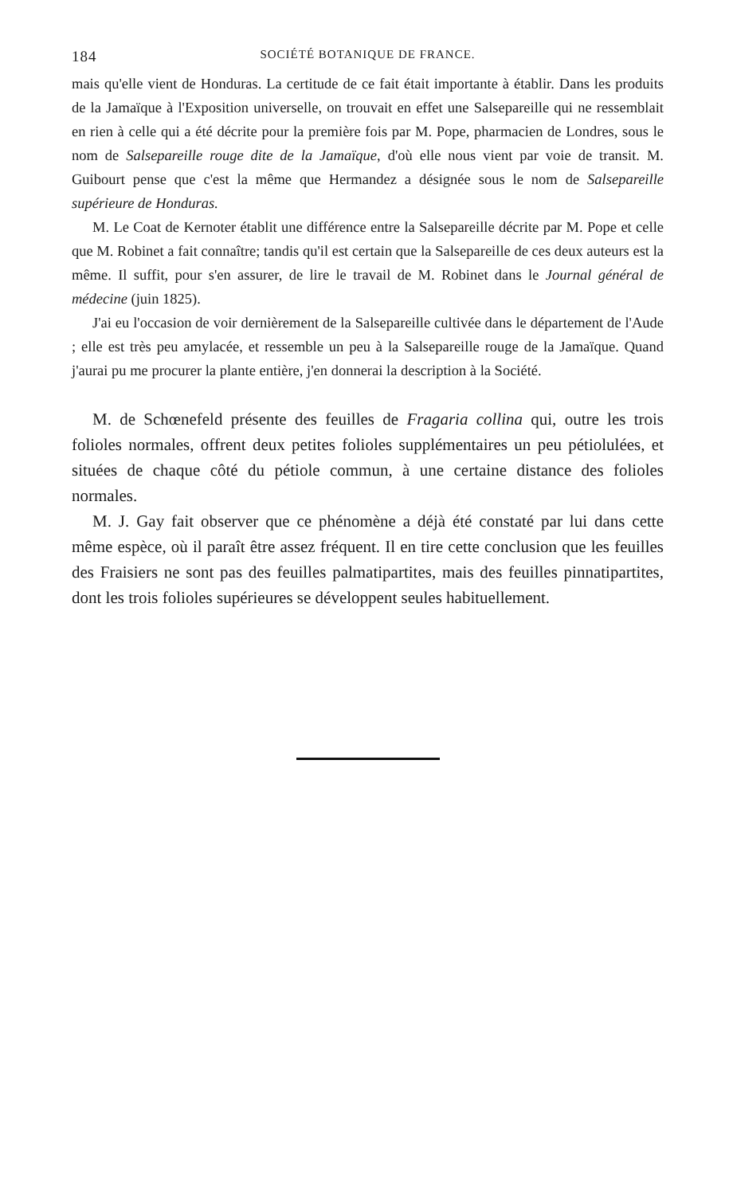184 SOCIÉTÉ BOTANIQUE DE FRANCE.
mais qu'elle vient de Honduras. La certitude de ce fait était importante à établir. Dans les produits de la Jamaïque à l'Exposition universelle, on trouvait en effet une Salsepareille qui ne ressemblait en rien à celle qui a été décrite pour la première fois par M. Pope, pharmacien de Londres, sous le nom de Salsepareille rouge dite de la Jamaïque, d'où elle nous vient par voie de transit. M. Guibourt pense que c'est la même que Hermandez a désignée sous le nom de Salsepareille supérieure de Honduras.
M. Le Coat de Kernoter établit une différence entre la Salsepareille décrite par M. Pope et celle que M. Robinet a fait connaître; tandis qu'il est certain que la Salsepareille de ces deux auteurs est la même. Il suffit, pour s'en assurer, de lire le travail de M. Robinet dans le Journal général de médecine (juin 1825).
J'ai eu l'occasion de voir dernièrement de la Salsepareille cultivée dans le département de l'Aude ; elle est très peu amylacée, et ressemble un peu à la Salsepareille rouge de la Jamaïque. Quand j'aurai pu me procurer la plante entière, j'en donnerai la description à la Société.
M. de Schœnefeld présente des feuilles de Fragaria collina qui, outre les trois folioles normales, offrent deux petites folioles supplémentaires un peu pétiolulées, et situées de chaque côté du pétiole commun, à une certaine distance des folioles normales.
M. J. Gay fait observer que ce phénomène a déjà été constaté par lui dans cette même espèce, où il paraît être assez fréquent. Il en tire cette conclusion que les feuilles des Fraisiers ne sont pas des feuilles palmatipartites, mais des feuilles pinnatipartites, dont les trois folioles supérieures se développent seules habituellement.